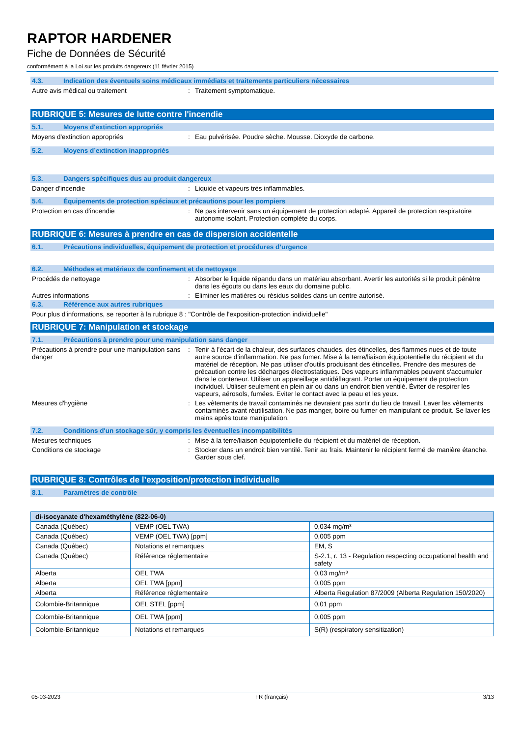RAPTOR HARDENER
Fiche de Données de Sécurité
conformément à la Loi sur les produits dangereux (11 février 2015)
4.3. Indication des éventuels soins médicaux immédiats et traitements particuliers nécessaires
Autre avis médical ou traitement : Traitement symptomatique.
RUBRIQUE 5: Mesures de lutte contre l'incendie
5.1. Moyens d'extinction appropriés
Moyens d'extinction appropriés : Eau pulvérisée. Poudre sèche. Mousse. Dioxyde de carbone.
5.2. Moyens d’extinction inappropriés
5.3. Dangers spécifiques dus au produit dangereux
Danger d'incendie : Liquide et vapeurs très inflammables.
5.4. Équipements de protection spéciaux et précautions pour les pompiers
Protection en cas d'incendie : Ne pas intervenir sans un équipement de protection adapté. Appareil de protection respiratoire autonome isolant. Protection complète du corps.
RUBRIQUE 6: Mesures à prendre en cas de dispersion accidentelle
6.1. Précautions individuelles, équipement de protection et procédures d’urgence
6.2. Méthodes et matériaux de confinement et de nettoyage
Procédés de nettoyage : Absorber le liquide répandu dans un matériau absorbant. Avertir les autorités si le produit pénètre dans les égouts ou dans les eaux du domaine public.
Autres informations : Eliminer les matières ou résidus solides dans un centre autorisé.
6.3. Référence aux autres rubriques
Pour plus d'informations, se reporter à la rubrique 8 : "Contrôle de l'exposition-protection individuelle"
RUBRIQUE 7: Manipulation et stockage
7.1. Précautions à prendre pour une manipulation sans danger
Précautions à prendre pour une manipulation sans danger
: Tenir à l’écart de la chaleur, des surfaces chaudes, des étincelles, des flammes nues et de toute autre source d’inflammation. Ne pas fumer. Mise à la terre/liaison équipotentielle du récipient et du matériel de réception. Ne pas utiliser d'outils produisant des étincelles. Prendre des mesures de précaution contre les décharges électrostatiques. Des vapeurs inflammables peuvent s'accumuler dans le conteneur. Utiliser un appareillage antidéflagrant. Porter un équipement de protection individuel. Utiliser seulement en plein air ou dans un endroit bien ventilé. Éviter de respirer les vapeurs, aérosols, fumées. Eviter le contact avec la peau et les yeux.
Mesures d'hygiène : Les vêtements de travail contaminés ne devraient pas sortir du lieu de travail. Laver les vêtements contaminés avant réutilisation. Ne pas manger, boire ou fumer en manipulant ce produit. Se laver les mains après toute manipulation.
7.2. Conditions d'un stockage sûr, y compris les éventuelles incompatibilités
Mesures techniques : Mise à la terre/liaison équipotentielle du récipient et du matériel de réception.
Conditions de stockage : Stocker dans un endroit bien ventilé. Tenir au frais. Maintenir le récipient fermé de manière étanche. Garder sous clef.
RUBRIQUE 8: Contrôles de l’exposition/protection individuelle
8.1. Paramètres de contrôle
| di-isocyanate d'hexaméthylène (822-06-0) | | |
| Canada (Québec) | VEMP (OEL TWA) | 0,034 mg/m³ |
| Canada (Québec) | VEMP (OEL TWA) [ppm] | 0,005 ppm |
| Canada (Québec) | Notations et remarques | EM, S |
| Canada (Québec) | Référence réglementaire | S-2.1, r. 13 - Regulation respecting occupational health and safety |
| Alberta | OEL TWA | 0,03 mg/m³ |
| Alberta | OEL TWA [ppm] | 0,005 ppm |
| Alberta | Référence réglementaire | Alberta Regulation 87/2009 (Alberta Regulation 150/2020) |
| Colombie-Britannique | OEL STEL [ppm] | 0,01 ppm |
| Colombie-Britannique | OEL TWA [ppm] | 0,005 ppm |
| Colombie-Britannique | Notations et remarques | S(R) (respiratory sensitization) |
05-03-2023 FR (français) 3/13